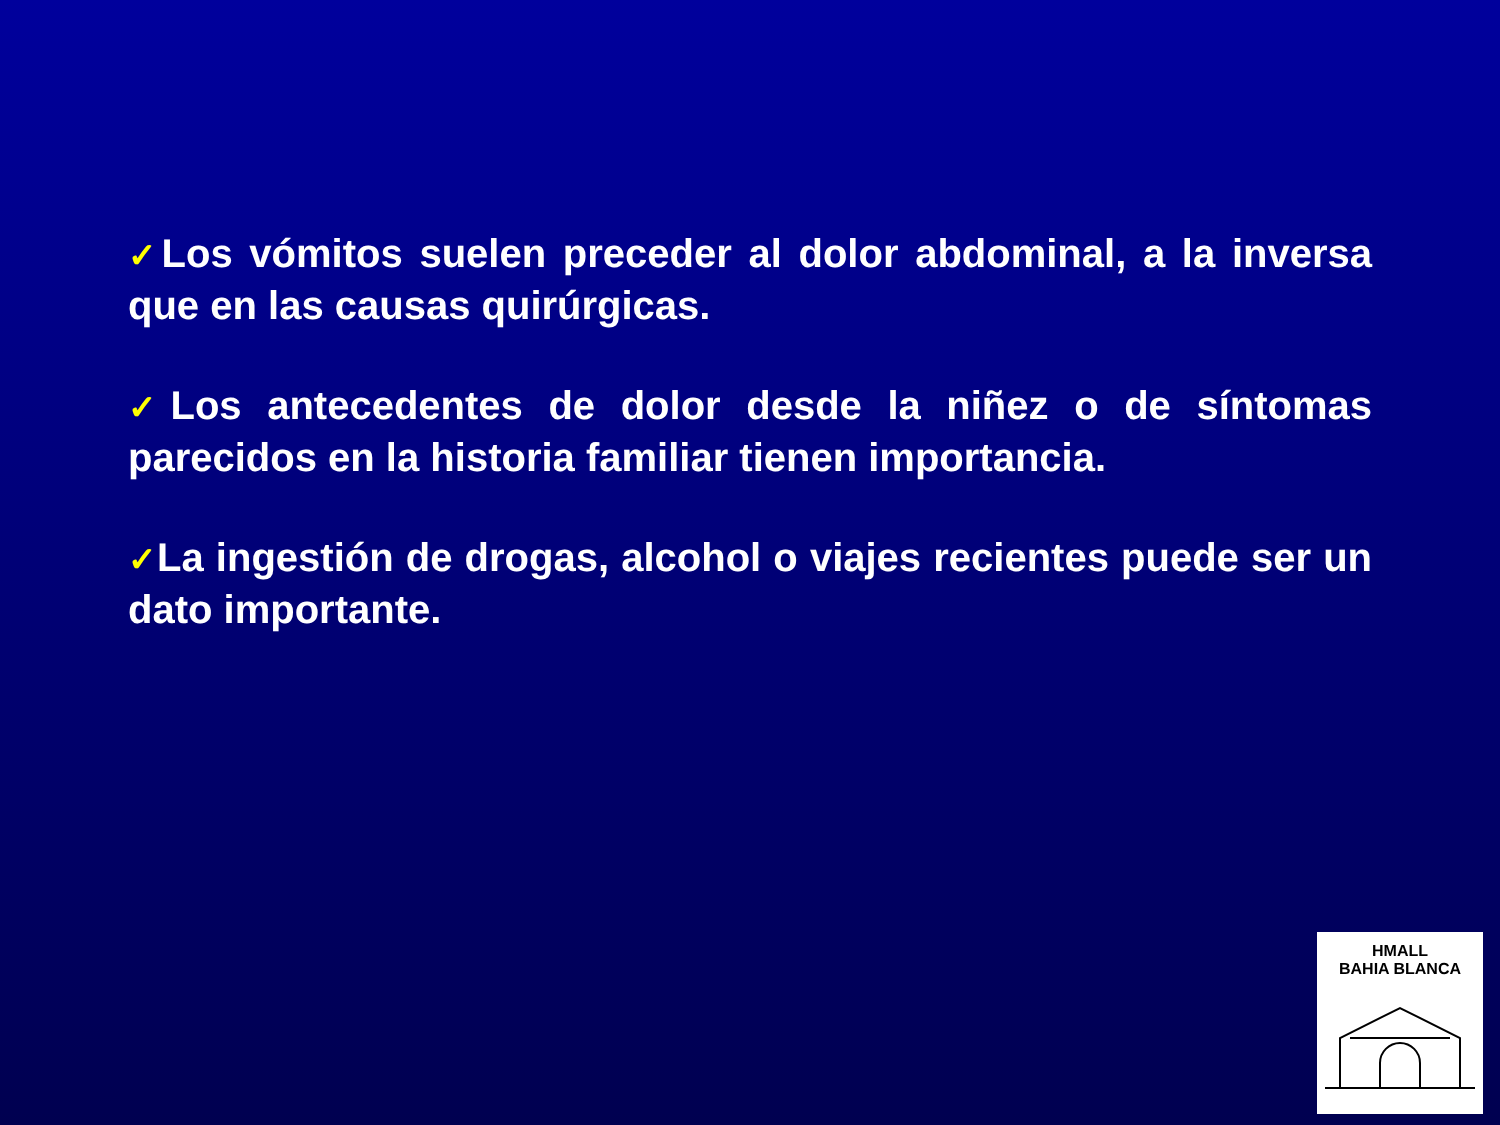✓Los vómitos suelen preceder al dolor abdominal, a la inversa que en las causas quirúrgicas.
✓Los antecedentes de dolor desde la niñez o de síntomas parecidos en la historia familiar tienen importancia.
✓La ingestión de drogas, alcohol o viajes recientes puede ser un dato importante.
HMALL
BAHIA BLANCA